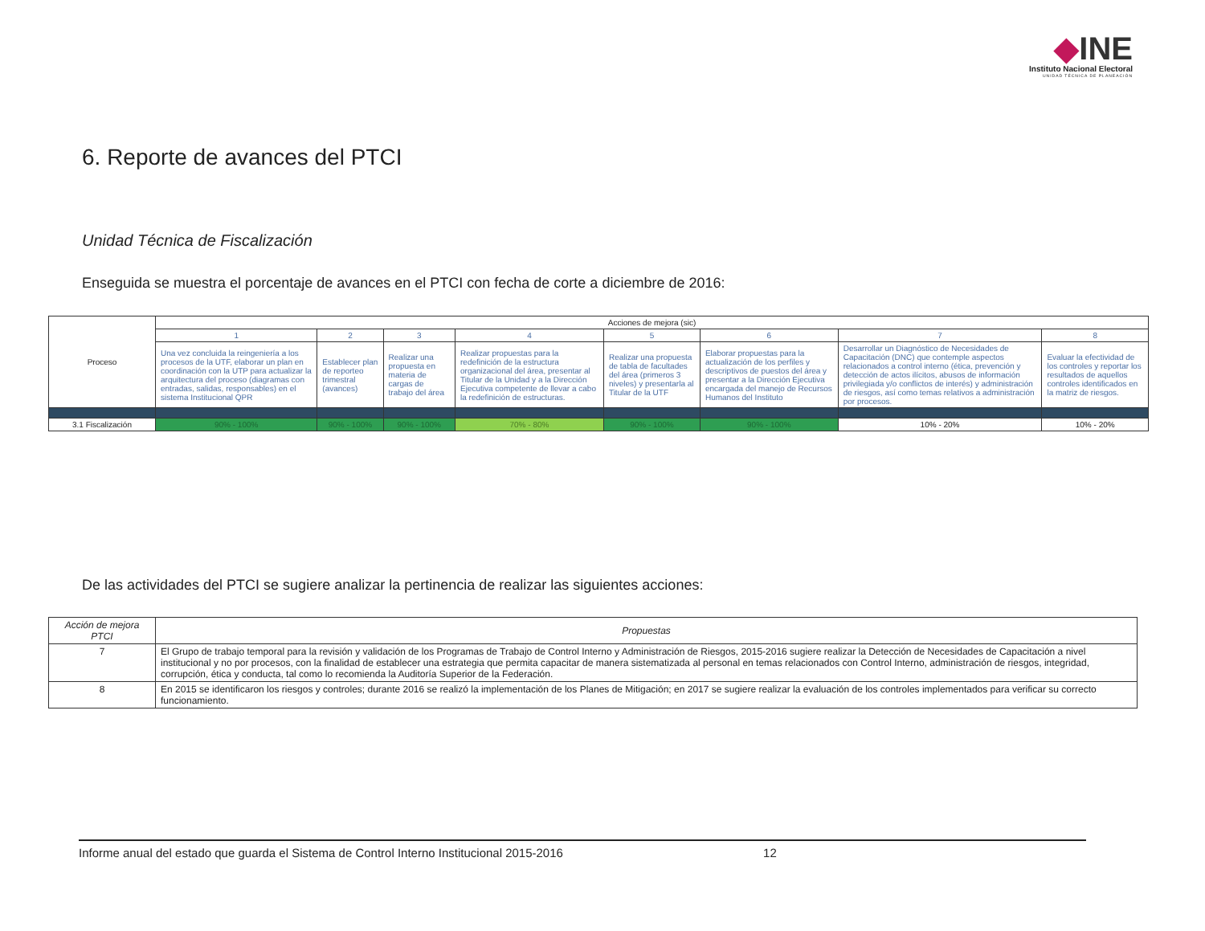◆INE
Instituto Nacional Electoral
UNIDAD TÉCNICA DE PLANEACIÓN
6. Reporte de avances del PTCI
Unidad Técnica de Fiscalización
Enseguida se muestra el porcentaje de avances en el PTCI con fecha de corte a diciembre de 2016:
| Proceso | Acciones de mejora (sic) | | | | | | | |
| --- | --- | --- | --- | --- | --- | --- | --- | --- |
| | 1 | 2 | 3 | 4 | 5 | 6 | 7 | 8 |
| | Una vez concluida la reingeniería a los procesos de la UTF, elaborar un plan en coordinación con la UTP para actualizar la arquitectura del proceso (diagramas con entradas, salidas, responsables) en el sistema Institucional QPR | Establecer plan de reporteo trimestral (avances) | Realizar una propuesta en materia de cargas de trabajo del área | Realizar propuestas para la redefinición de la estructura organizacional del área, presentar al Titular de la Unidad y a la Dirección Ejecutiva competente de llevar a cabo la redefinición de estructuras. | Realizar una propuesta de tabla de facultades del área (primeros 3 niveles) y presentarla al Titular de la UTF | Elaborar propuestas para la actualización de los perfiles y descriptivos de puestos del área y presentar a la Dirección Ejecutiva encargada del manejo de Recursos Humanos del Instituto | Desarrollar un Diagnóstico de Necesidades de Capacitación (DNC) que contemple aspectos relacionados a control interno (ética, prevención y detección de actos ilícitos, abusos de información privilegiada y/o conflictos de interés) y administración de riesgos, así como temas relativos a administración por procesos. | Evaluar la efectividad de los controles y reportar los resultados de aquellos controles identificados en la matriz de riesgos. |
| 3.1 Fiscalización | 90% - 100% | 90% - 100% | 90% - 100% | 70% - 80% | 90% - 100% | 90% - 100% | 10% - 20% | 10% - 20% |
De las actividades del PTCI se sugiere analizar la pertinencia de realizar las siguientes acciones:
| Acción de mejora PTCI | Propuestas |
| --- | --- |
| 7 | El Grupo de trabajo temporal para la revisión y validación de los Programas de Trabajo de Control Interno y Administración de Riesgos, 2015-2016 sugiere realizar la Detección de Necesidades de Capacitación a nivel institucional y no por procesos, con la finalidad de establecer una estrategia que permita capacitar de manera sistematizada al personal en temas relacionados con Control Interno, administración de riesgos, integridad, corrupción, ética y conducta, tal como lo recomienda la Auditoría Superior de la Federación. |
| 8 | En 2015 se identificaron los riesgos y controles; durante 2016 se realizó la implementación de los Planes de Mitigación; en 2017 se sugiere realizar la evaluación de los controles implementados para verificar su correcto funcionamiento. |
Informe anual del estado que guarda el Sistema de Control Interno Institucional 2015-2016 12